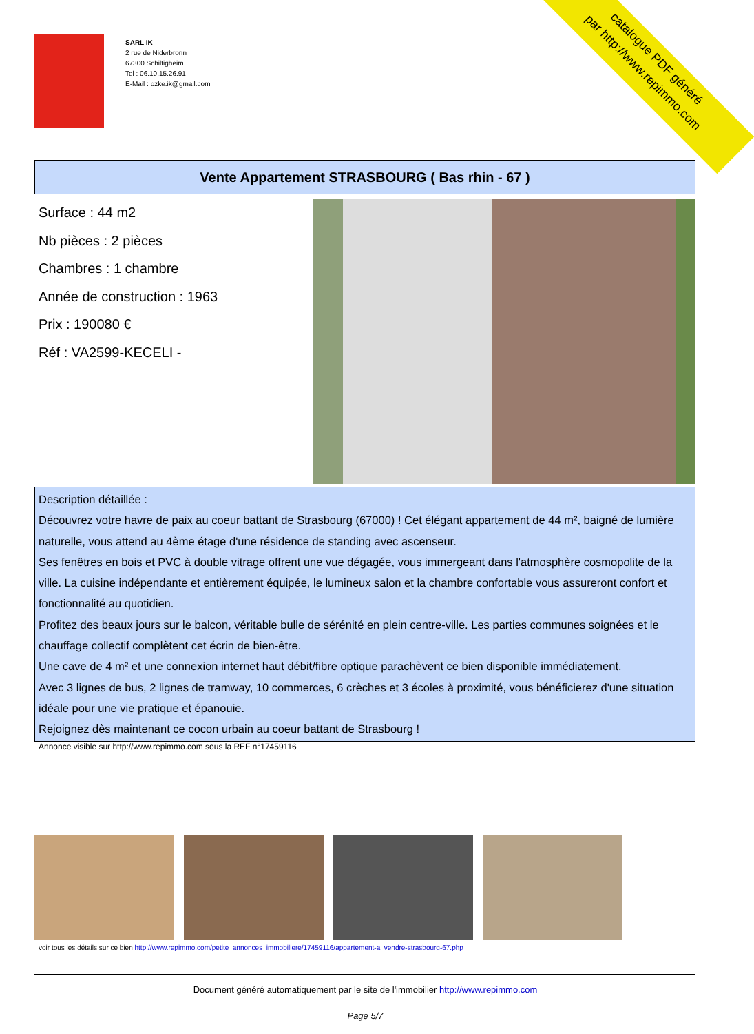catalogue PDF généré
par http://www.repimmo.com
SARL IK
2 rue de Niderbronn
67300 Schiltigheim
Tel : 06.10.15.26.91
E-Mail : ozke.ik@gmail.com
Vente Appartement STRASBOURG ( Bas rhin - 67 )
Surface : 44 m2
Nb pièces : 2 pièces
Chambres : 1 chambre
Année de construction : 1963
Prix : 190080 €
Réf : VA2599-KECELI -
Description détaillée :
Découvrez votre havre de paix au coeur battant de Strasbourg (67000) ! Cet élégant appartement de 44 m², baigné de lumière naturelle, vous attend au 4ème étage d'une résidence de standing avec ascenseur.
Ses fenêtres en bois et PVC à double vitrage offrent une vue dégagée, vous immergeant dans l'atmosphère cosmopolite de la ville. La cuisine indépendante et entièrement équipée, le lumineux salon et la chambre confortable vous assureront confort et fonctionnalité au quotidien.
Profitez des beaux jours sur le balcon, véritable bulle de sérénité en plein centre-ville. Les parties communes soignées et le chauffage collectif complètent cet écrin de bien-être.
Une cave de 4 m² et une connexion internet haut débit/fibre optique parachèvent ce bien disponible immédiatement.
Avec 3 lignes de bus, 2 lignes de tramway, 10 commerces, 6 crèches et 3 écoles à proximité, vous bénéficierez d'une situation idéale pour une vie pratique et épanouie.
Rejoignez dès maintenant ce cocon urbain au coeur battant de Strasbourg !
Annonce visible sur http://www.repimmo.com sous la REF n°17459116
voir tous les détails sur ce bien http://www.repimmo.com/petite_annonces_immobiliere/17459116/appartement-a_vendre-strasbourg-67.php
Document généré automatiquement par le site de l'immobilier http://www.repimmo.com
Page 5/7